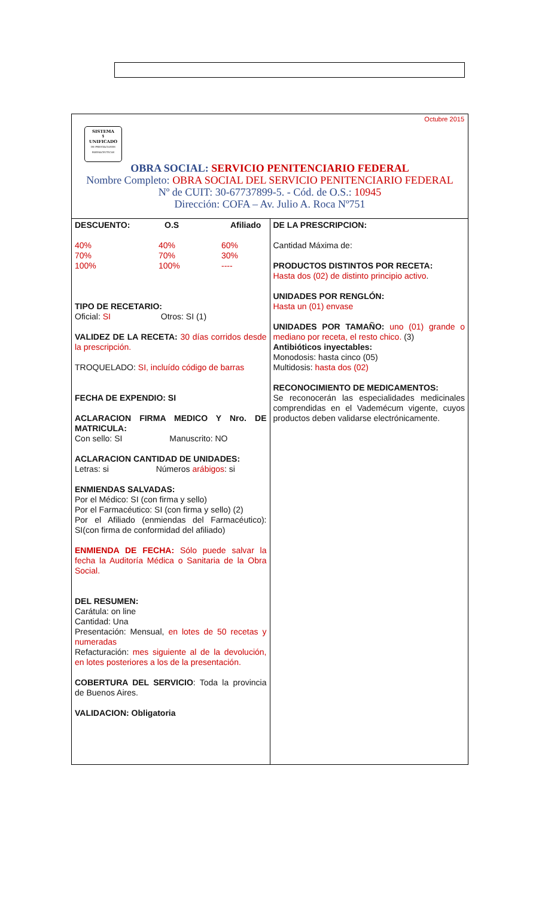Octubre 2015
SISTEMA
⚕
UNIFICADO
DE PRESTACIONES FARMACEUTICAS
OBRA SOCIAL: SERVICIO PENITENCIARIO FEDERAL
Nombre Completo: OBRA SOCIAL DEL SERVICIO PENITENCIARIO FEDERAL
Nº de CUIT: 30-67737899-5. - Cód. de O.S.: 10945
Dirección: COFA – Av. Julio A. Roca Nº751
| DESCUENTO: O.S Afiliado 40% 70% 100% 40% 70% 100% 60% 30% ---- TIPO DE RECETARIO: Oficial: SI Otros: SI (1) VALIDEZ DE LA RECETA: 30 días corridos desde la prescripción. TROQUELADO: SI, incluído código de barras FECHA DE EXPENDIO: SI ACLARACION FIRMA MEDICO Y Nro. DE MATRICULA: Con sello: SI Manuscrito: NO ACLARACION CANTIDAD DE UNIDADES: Letras: si Números arábigos : si ENMIENDAS SALVADAS: Por el Médico: SI (con firma y sello) Por el Farmacéutico: SI (con firma y sello) (2) Por el Afiliado (enmiendas del Farmacéutico): SI(con firma de conformidad del afiliado) ENMIENDA DE FECHA: Sólo puede salvar la fecha la Auditoría Médica o Sanitaria de la Obra Social. DEL RESUMEN: Carátula: on line Cantidad: Una Presentación: Mensual, en lotes de 50 recetas y numeradas Refacturación: mes siguiente al de la devolución, en lotes posteriores a los de la presentación. COBERTURA DEL SERVICIO : Toda la provincia de Buenos Aires. VALIDACION: Obligatoria | DE LA PRESCRIPCION: Cantidad Máxima de: PRODUCTOS DISTINTOS POR RECETA: Hasta dos (02) de distinto principio activo . UNIDADES POR RENGLÓN: Hasta un (01) envase UNIDADES POR TAMAÑO: uno (01) grande o mediano por receta, el resto chico. (3) Antibióticos inyectables: Monodosis: hasta cinco (05) Multidosis: hasta dos (02) RECONOCIMIENTO DE MEDICAMENTOS: Se reconocerán las especialidades medicinales comprendidas en el Vademécum vigente, cuyos productos deben validarse electrónicamente. |